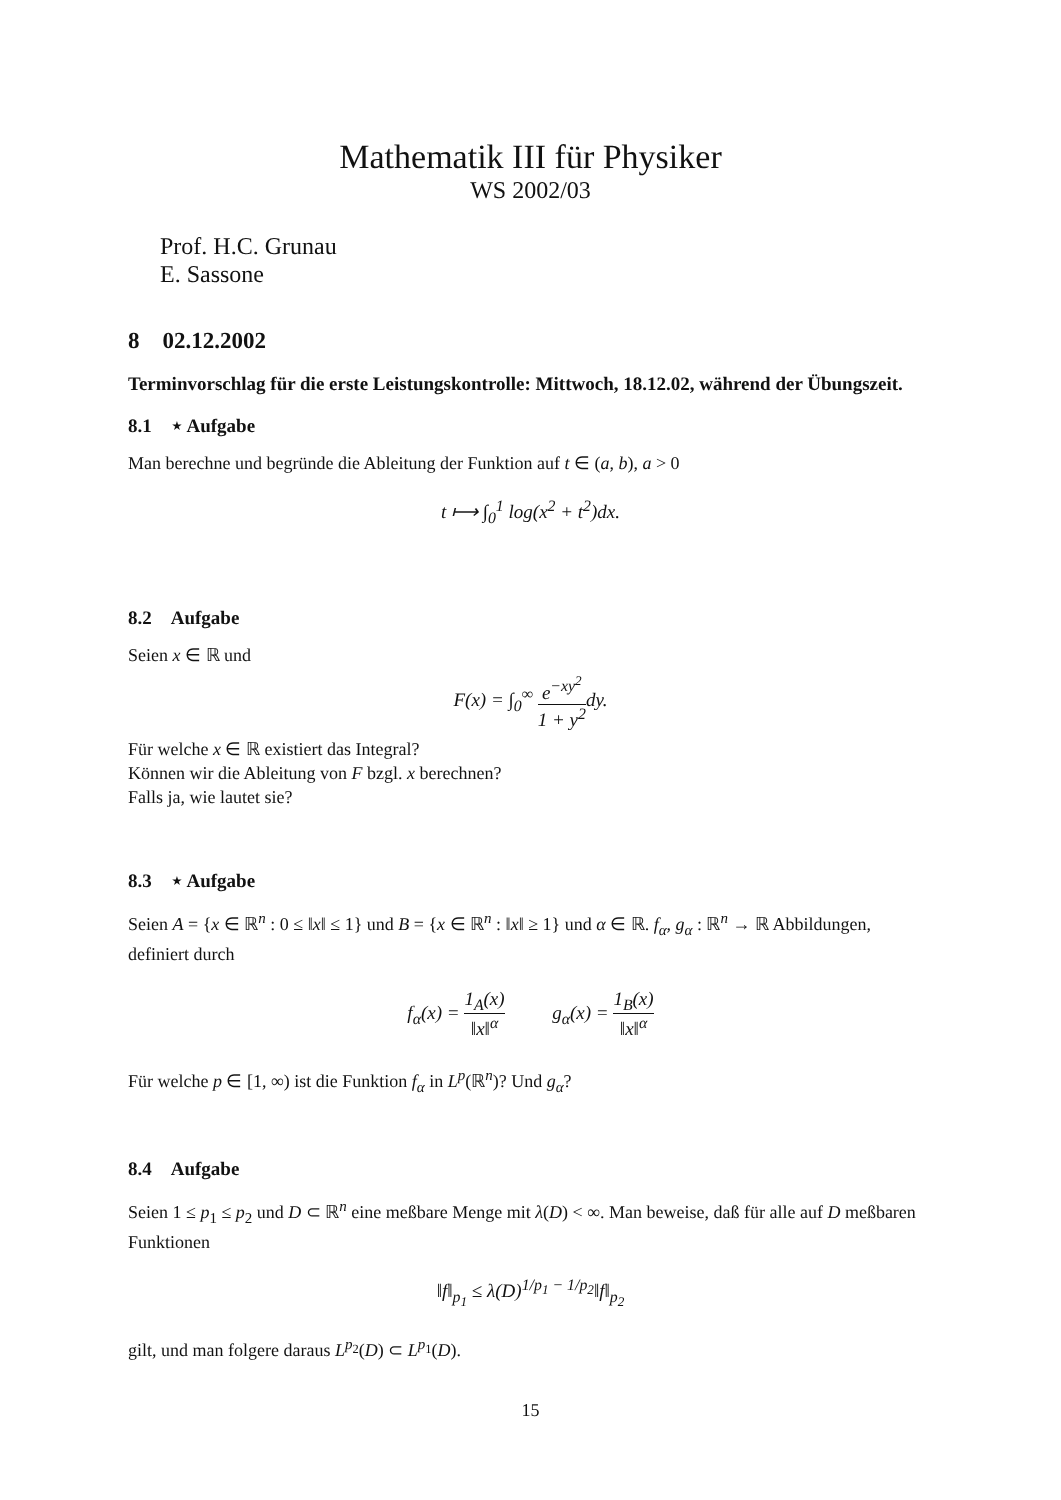Mathematik III für Physiker
WS 2002/03
Prof. H.C. Grunau
E. Sassone
8 02.12.2002
Terminvorschlag für die erste Leistungskontrolle: Mittwoch, 18.12.02, während der Übungszeit.
8.1 ⋆ Aufgabe
Man berechne und begründe die Ableitung der Funktion auf t ∈ (a, b), a > 0
t ⟼ ∫<sub>0</sub><sup>1</sup> log(x<sup>2</sup> + t<sup>2</sup>)dx.
8.2 Aufgabe
Seien x ∈ ℝ und
F(x) = ∫<sub>0</sub><sup>∞</sup> e<sup>−xy<sup>2</sup></sup> 1 + y<sup>2</sup>dy.
Für welche x ∈ ℝ existiert das Integral?
Können wir die Ableitung von F bzgl. x berechnen?
Falls ja, wie lautet sie?
8.3 ⋆ Aufgabe
Seien A = {x ∈ ℝ<sup>n</sup> : 0 ≤ ‖x‖ ≤ 1} und B = {x ∈ ℝ<sup>n</sup> : ‖x‖ ≥ 1} und α ∈ ℝ. f<sub>α</sub>, g<sub>α</sub> : ℝ<sup>n</sup> → ℝ Abbildungen, definiert durch
f<sub>α</sub>(x) = 1<sub>A</sub>(x) ‖x‖<sup>α</sup> g<sub>α</sub>(x) = 1<sub>B</sub>(x) ‖x‖<sup>α</sup>
Für welche p ∈ [1, ∞) ist die Funktion f<sub>α</sub> in L<sup>p</sup>(ℝ<sup>n</sup>)? Und g<sub>α</sub>?
8.4 Aufgabe
Seien 1 ≤ p<sub>1</sub> ≤ p<sub>2</sub> und D ⊂ ℝ<sup>n</sup> eine meßbare Menge mit λ(D) < ∞. Man beweise, daß für alle auf D meßbaren Funktionen
‖f‖<sub>p<sub>1</sub></sub> ≤ λ(D)<sup>1/p<sub>1</sub> − 1/p<sub>2</sub></sup>‖f‖<sub>p<sub>2</sub></sub>
gilt, und man folgere daraus L<sup>p<sub>2</sub></sup>(D) ⊂ L<sup>p<sub>1</sub></sup>(D).
15